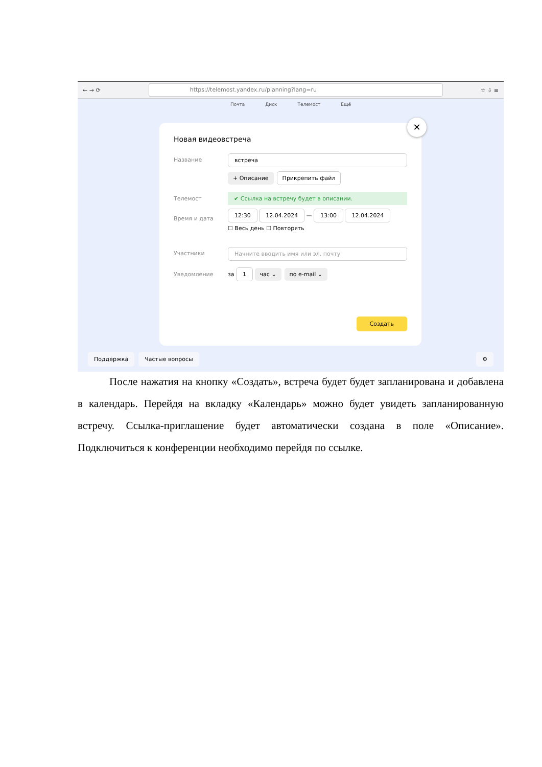← → ⟳
https://telemost.yandex.ru/planning?lang=ru
☆ ⇩ ≡
Почта Диск Телемост Ещё
✕
Новая видеовстреча
Название встреча
+ Описание Прикрепить файл
Телемост ✔ Ссылка на встречу будет в описании.
Время и дата 12:30 12.04.2024 — 13:00 12.04.2024
☐ Весь день ☐ Повторять
Участники Начните вводить имя или эл. почту
Уведомление
за 1 час ⌄ по e-mail ⌄
Создать
Поддержка Частые вопросы ⚙
После нажатия на кнопку «Создать», встреча будет будет запланирована и добавлена в календарь. Перейдя на вкладку «Календарь» можно будет увидеть запланированную встречу. Ссылка-приглашение будет автоматически создана в поле «Описание». Подключиться к конференции необходимо перейдя по ссылке.